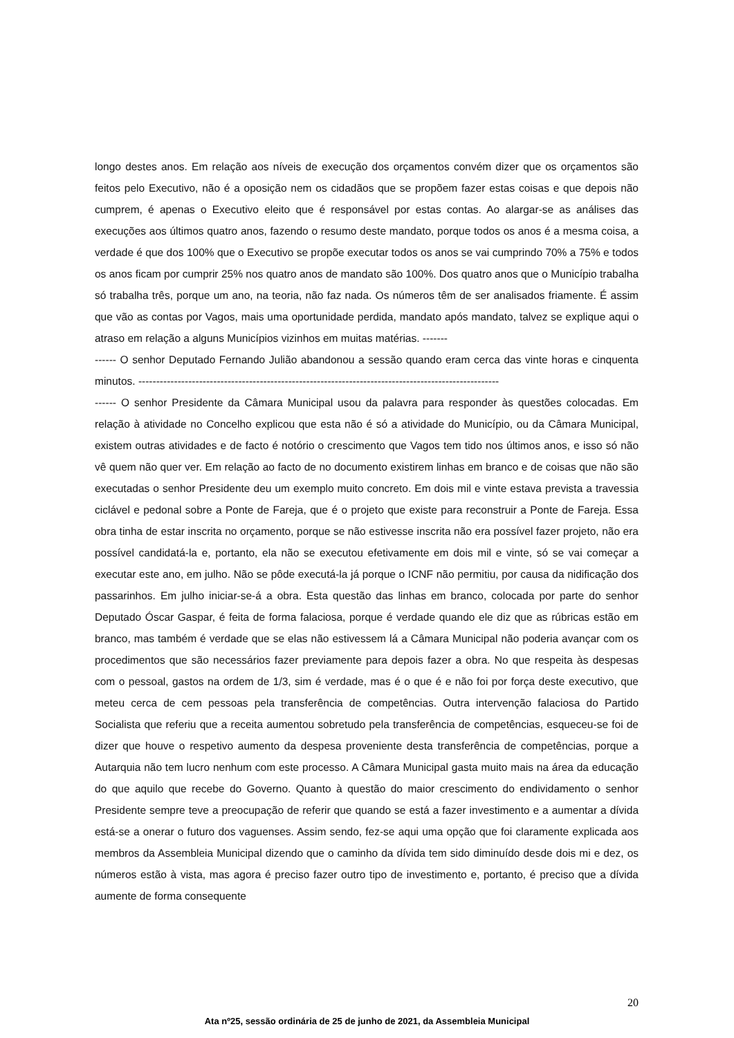longo destes anos. Em relação aos níveis de execução dos orçamentos convém dizer que os orçamentos são feitos pelo Executivo, não é a oposição nem os cidadãos que se propõem fazer estas coisas e que depois não cumprem, é apenas o Executivo eleito que é responsável por estas contas. Ao alargar-se as análises das execuções aos últimos quatro anos, fazendo o resumo deste mandato, porque todos os anos é a mesma coisa, a verdade é que dos 100% que o Executivo se propõe executar todos os anos se vai cumprindo 70% a 75% e todos os anos ficam por cumprir 25% nos quatro anos de mandato são 100%. Dos quatro anos que o Município trabalha só trabalha três, porque um ano, na teoria, não faz nada. Os números têm de ser analisados friamente. É assim que vão as contas por Vagos, mais uma oportunidade perdida, mandato após mandato, talvez se explique aqui o atraso em relação a alguns Municípios vizinhos em muitas matérias. -------
------ O senhor Deputado Fernando Julião abandonou a sessão quando eram cerca das vinte horas e cinquenta minutos. -----------------------------------------------------------------------------------------------------
------ O senhor Presidente da Câmara Municipal usou da palavra para responder às questões colocadas. Em relação à atividade no Concelho explicou que esta não é só a atividade do Município, ou da Câmara Municipal, existem outras atividades e de facto é notório o crescimento que Vagos tem tido nos últimos anos, e isso só não vê quem não quer ver. Em relação ao facto de no documento existirem linhas em branco e de coisas que não são executadas o senhor Presidente deu um exemplo muito concreto. Em dois mil e vinte estava prevista a travessia ciclável e pedonal sobre a Ponte de Fareja, que é o projeto que existe para reconstruir a Ponte de Fareja. Essa obra tinha de estar inscrita no orçamento, porque se não estivesse inscrita não era possível fazer projeto, não era possível candidatá-la e, portanto, ela não se executou efetivamente em dois mil e vinte, só se vai começar a executar este ano, em julho. Não se pôde executá-la já porque o ICNF não permitiu, por causa da nidificação dos passarinhos. Em julho iniciar-se-á a obra. Esta questão das linhas em branco, colocada por parte do senhor Deputado Óscar Gaspar, é feita de forma falaciosa, porque é verdade quando ele diz que as rúbricas estão em branco, mas também é verdade que se elas não estivessem lá a Câmara Municipal não poderia avançar com os procedimentos que são necessários fazer previamente para depois fazer a obra. No que respeita às despesas com o pessoal, gastos na ordem de 1/3, sim é verdade, mas é o que é e não foi por força deste executivo, que meteu cerca de cem pessoas pela transferência de competências. Outra intervenção falaciosa do Partido Socialista que referiu que a receita aumentou sobretudo pela transferência de competências, esqueceu-se foi de dizer que houve o respetivo aumento da despesa proveniente desta transferência de competências, porque a Autarquia não tem lucro nenhum com este processo. A Câmara Municipal gasta muito mais na área da educação do que aquilo que recebe do Governo. Quanto à questão do maior crescimento do endividamento o senhor Presidente sempre teve a preocupação de referir que quando se está a fazer investimento e a aumentar a dívida está-se a onerar o futuro dos vaguenses. Assim sendo, fez-se aqui uma opção que foi claramente explicada aos membros da Assembleia Municipal dizendo que o caminho da dívida tem sido diminuído desde dois mi e dez, os números estão à vista, mas agora é preciso fazer outro tipo de investimento e, portanto, é preciso que a dívida aumente de forma consequente
20
Ata nº25, sessão ordinária de 25 de junho de 2021, da Assembleia Municipal